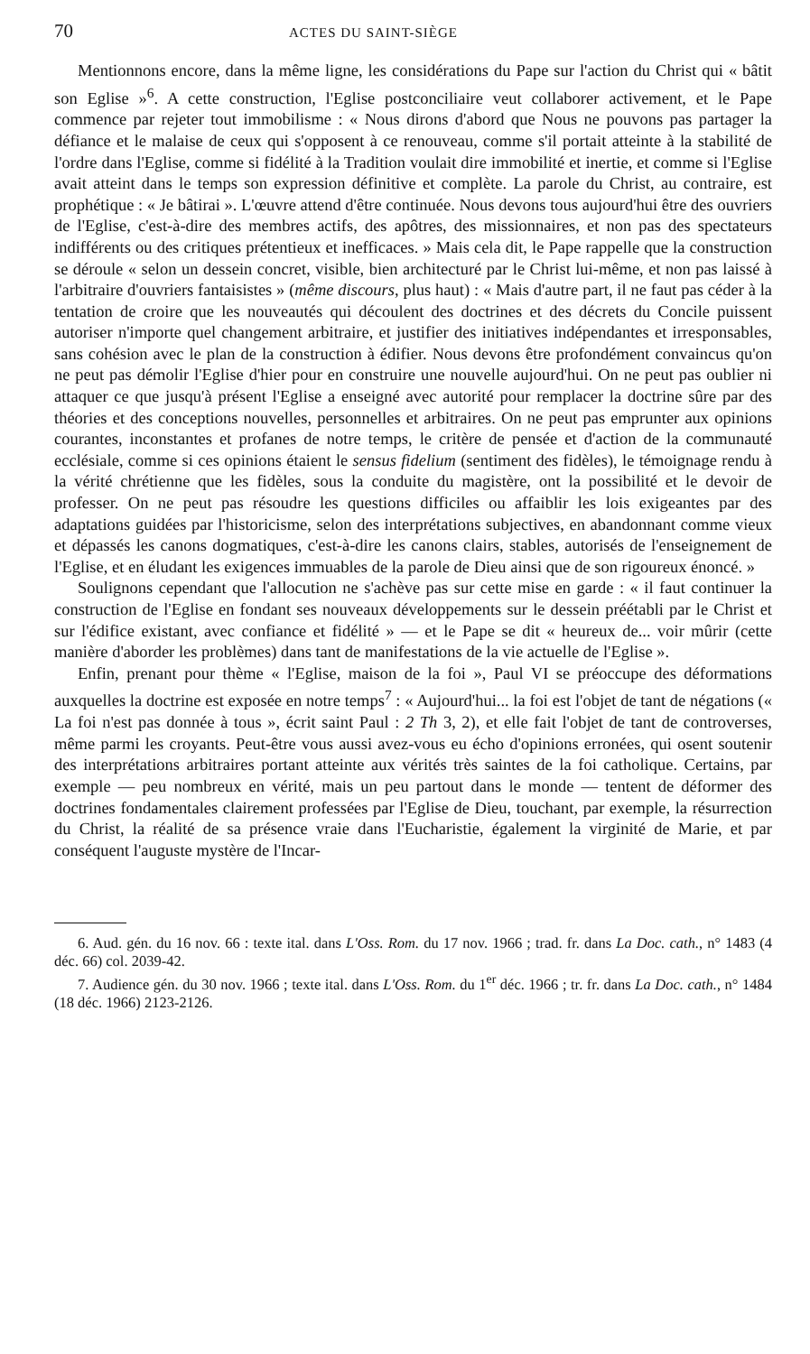70 ACTES DU SAINT-SIÈGE
Mentionnons encore, dans la même ligne, les considérations du Pape sur l'action du Christ qui « bâtit son Eglise »<sup>6</sup>. A cette construction, l'Eglise postconciliaire veut collaborer activement, et le Pape commence par rejeter tout immobilisme : « Nous dirons d'abord que Nous ne pouvons pas partager la défiance et le malaise de ceux qui s'opposent à ce renouveau, comme s'il portait atteinte à la stabilité de l'ordre dans l'Eglise, comme si fidélité à la Tradition voulait dire immobilité et inertie, et comme si l'Eglise avait atteint dans le temps son expression définitive et complète. La parole du Christ, au contraire, est prophétique : « Je bâtirai ». L'œuvre attend d'être continuée. Nous devons tous aujourd'hui être des ouvriers de l'Eglise, c'est-à-dire des membres actifs, des apôtres, des missionnaires, et non pas des spectateurs indifférents ou des critiques prétentieux et inefficaces. » Mais cela dit, le Pape rappelle que la construction se déroule « selon un dessein concret, visible, bien architecturé par le Christ lui-même, et non pas laissé à l'arbitraire d'ouvriers fantaisistes » (même discours, plus haut) : « Mais d'autre part, il ne faut pas céder à la tentation de croire que les nouveautés qui découlent des doctrines et des décrets du Concile puissent autoriser n'importe quel changement arbitraire, et justifier des initiatives indépendantes et irresponsables, sans cohésion avec le plan de la construction à édifier. Nous devons être profondément convaincus qu'on ne peut pas démolir l'Eglise d'hier pour en construire une nouvelle aujourd'hui. On ne peut pas oublier ni attaquer ce que jusqu'à présent l'Eglise a enseigné avec autorité pour remplacer la doctrine sûre par des théories et des conceptions nouvelles, personnelles et arbitraires. On ne peut pas emprunter aux opinions courantes, inconstantes et profanes de notre temps, le critère de pensée et d'action de la communauté ecclésiale, comme si ces opinions étaient le sensus fidelium (sentiment des fidèles), le témoignage rendu à la vérité chrétienne que les fidèles, sous la conduite du magistère, ont la possibilité et le devoir de professer. On ne peut pas résoudre les questions difficiles ou affaiblir les lois exigeantes par des adaptations guidées par l'historicisme, selon des interprétations subjectives, en abandonnant comme vieux et dépassés les canons dogmatiques, c'est-à-dire les canons clairs, stables, autorisés de l'enseignement de l'Eglise, et en éludant les exigences immuables de la parole de Dieu ainsi que de son rigoureux énoncé. »
Soulignons cependant que l'allocution ne s'achève pas sur cette mise en garde : « il faut continuer la construction de l'Eglise en fondant ses nouveaux développements sur le dessein préétabli par le Christ et sur l'édifice existant, avec confiance et fidélité » — et le Pape se dit « heureux de... voir mûrir (cette manière d'aborder les problèmes) dans tant de manifestations de la vie actuelle de l'Eglise ».
Enfin, prenant pour thème « l'Eglise, maison de la foi », Paul VI se préoccupe des déformations auxquelles la doctrine est exposée en notre temps<sup>7</sup> : « Aujourd'hui... la foi est l'objet de tant de négations (« La foi n'est pas donnée à tous », écrit saint Paul : 2 Th 3, 2), et elle fait l'objet de tant de controverses, même parmi les croyants. Peut-être vous aussi avez-vous eu écho d'opinions erronées, qui osent soutenir des interprétations arbitraires portant atteinte aux vérités très saintes de la foi catholique. Certains, par exemple — peu nombreux en vérité, mais un peu partout dans le monde — tentent de déformer des doctrines fondamentales clairement professées par l'Eglise de Dieu, touchant, par exemple, la résurrection du Christ, la réalité de sa présence vraie dans l'Eucharistie, également la virginité de Marie, et par conséquent l'auguste mystère de l'Incar-
6. Aud. gén. du 16 nov. 66 : texte ital. dans L'Oss. Rom. du 17 nov. 1966 ; trad. fr. dans La Doc. cath., n° 1483 (4 déc. 66) col. 2039-42.
7. Audience gén. du 30 nov. 1966 ; texte ital. dans L'Oss. Rom. du 1<sup>er</sup> déc. 1966 ; tr. fr. dans La Doc. cath., n° 1484 (18 déc. 1966) 2123-2126.